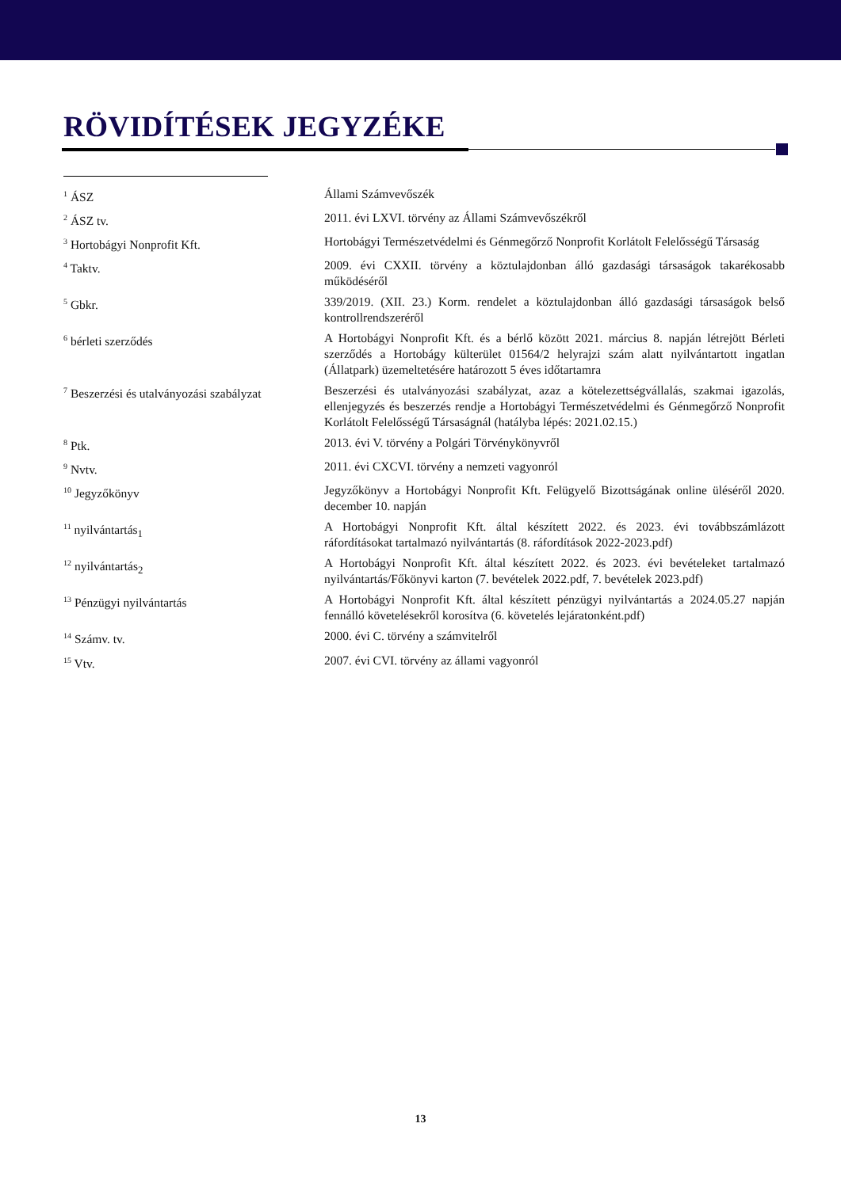RÖVIDÍTÉSEK JEGYZÉKE
| <sup>1</sup> ÁSZ | Állami Számvevőszék |
| <sup>2</sup> ÁSZ tv. | 2011. évi LXVI. törvény az Állami Számvevőszékről |
| <sup>3</sup> Hortobágyi Nonprofit Kft. | Hortobágyi Természetvédelmi és Génmegőrző Nonprofit Korlátolt Felelősségű Társaság |
| <sup>4</sup> Taktv. | 2009. évi CXXII. törvény a köztulajdonban álló gazdasági társaságok takarékosabb működéséről |
| <sup>5</sup> Gbkr. | 339/2019. (XII. 23.) Korm. rendelet a köztulajdonban álló gazdasági társaságok belső kontrollrendszeréről |
| <sup>6</sup> bérleti szerződés | A Hortobágyi Nonprofit Kft. és a bérlő között 2021. március 8. napján létrejött Bérleti szerződés a Hortobágy külterület 01564/2 helyrajzi szám alatt nyilvántartott ingatlan (Állatpark) üzemeltetésére határozott 5 éves időtartamra |
| <sup>7</sup> Beszerzési és utalványozási szabályzat | Beszerzési és utalványozási szabályzat, azaz a kötelezettségvállalás, szakmai igazolás, ellenjegyzés és beszerzés rendje a Hortobágyi Természetvédelmi és Génmegőrző Nonprofit Korlátolt Felelősségű Társaságnál (hatályba lépés: 2021.02.15.) |
| <sup>8</sup> Ptk. | 2013. évi V. törvény a Polgári Törvénykönyvről |
| <sup>9</sup> Nvtv. | 2011. évi CXCVI. törvény a nemzeti vagyonról |
| <sup>10</sup> Jegyzőkönyv | Jegyzőkönyv a Hortobágyi Nonprofit Kft. Felügyelő Bizottságának online üléséről 2020. december 10. napján |
| <sup>11</sup> nyilvántartás<sub>1</sub> | A Hortobágyi Nonprofit Kft. által készített 2022. és 2023. évi továbbszámlázott ráfordításokat tartalmazó nyilvántartás (8. ráfordítások 2022-2023.pdf) |
| <sup>12</sup> nyilvántartás<sub>2</sub> | A Hortobágyi Nonprofit Kft. által készített 2022. és 2023. évi bevételeket tartalmazó nyilvántartás/Főkönyvi karton (7. bevételek 2022.pdf, 7. bevételek 2023.pdf) |
| <sup>13</sup> Pénzügyi nyilvántartás | A Hortobágyi Nonprofit Kft. által készített pénzügyi nyilvántartás a 2024.05.27 napján fennálló követelésekről korosítva (6. követelés lejáratonként.pdf) |
| <sup>14</sup> Számv. tv. | 2000. évi C. törvény a számvitelről |
| <sup>15</sup> Vtv. | 2007. évi CVI. törvény az állami vagyonról |
13